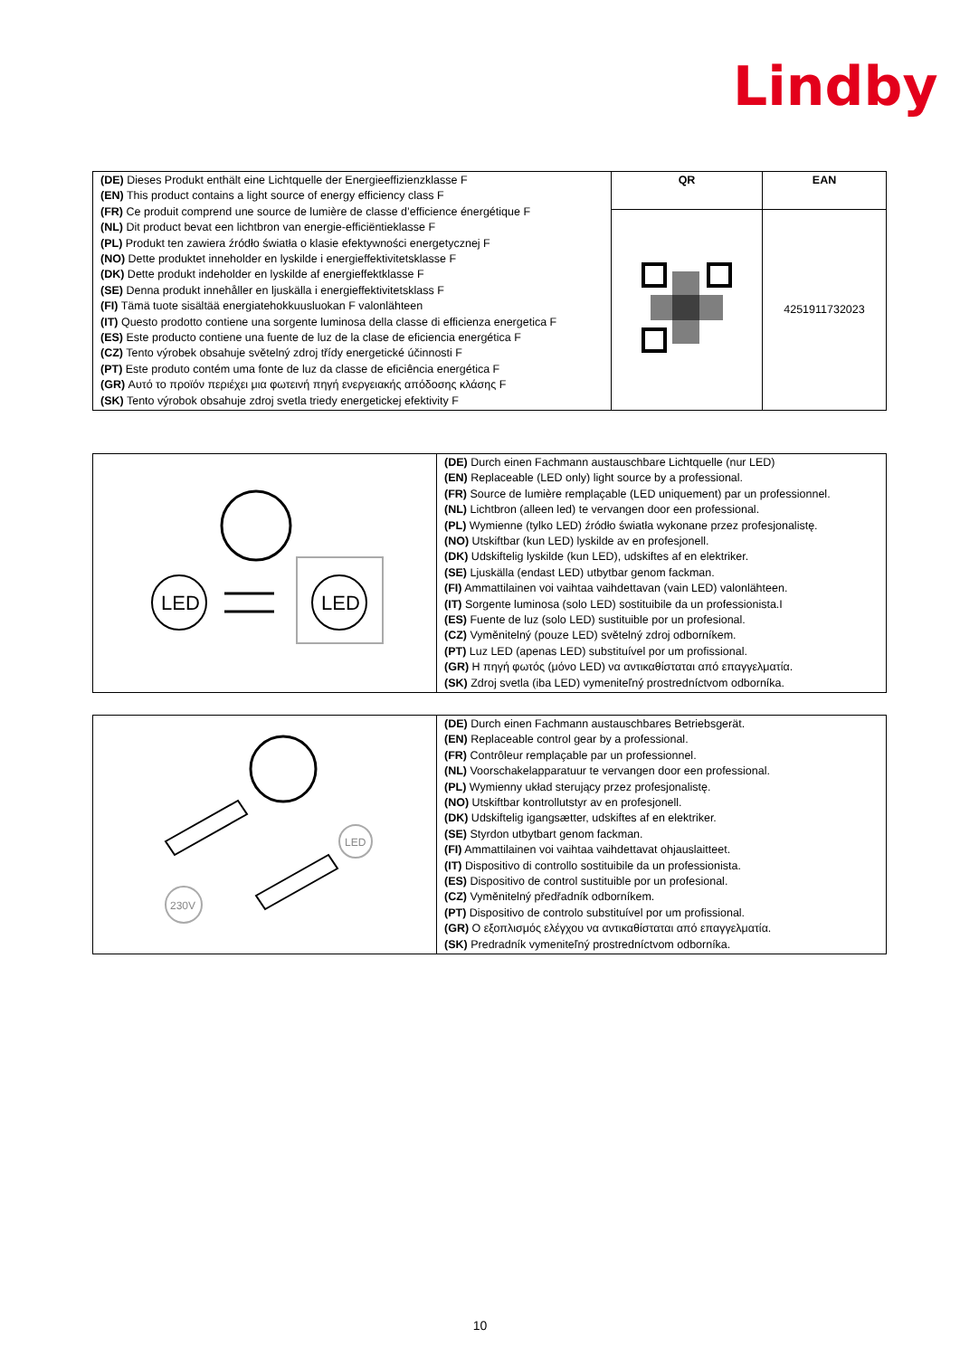Lindby
| (DE) Dieses Produkt enthält eine Lichtquelle der Energieeffizienzklasse F (EN) This product contains a light source of energy efficiency class F (FR) Ce produit comprend une source de lumière de classe d’efficience énergétique F (NL) Dit product bevat een lichtbron van energie-efficiëntieklasse F (PL) Produkt ten zawiera źródło światła o klasie efektywności energetycznej F (NO) Dette produktet inneholder en lyskilde i energieffektivitetsklasse F (DK) Dette produkt indeholder en lyskilde af energieffektklasse F (SE) Denna produkt innehåller en ljuskälla i energieffektivitetsklass F (FI) Tämä tuote sisältää energiatehokkuusluokan F valonlähteen (IT) Questo prodotto contiene una sorgente luminosa della classe di efficienza energetica F (ES) Este producto contiene una fuente de luz de la clase de eficiencia energética F (CZ) Tento výrobek obsahuje světelný zdroj třídy energetické účinnosti F (PT) Este produto contém uma fonte de luz da classe de eficiência energética F (GR) Αυτό το προϊόν περιέχει μια φωτεινή πηγή ενεργειακής απόδοσης κλάσης F (SK) Tento výrobok obsahuje zdroj svetla triedy energetickej efektivity F | QR | EAN |
| | | 4251911732023 |
| LED LED | (DE) Durch einen Fachmann austauschbare Lichtquelle (nur LED) (EN) Replaceable (LED only) light source by a professional. (FR) Source de lumière remplaçable (LED uniquement) par un professionnel. (NL) Lichtbron (alleen led) te vervangen door een professional. (PL) Wymienne (tylko LED) źródło światła wykonane przez profesjonalistę. (NO) Utskiftbar (kun LED) lyskilde av en profesjonell. (DK) Udskiftelig lyskilde (kun LED), udskiftes af en elektriker. (SE) Ljuskälla (endast LED) utbytbar genom fackman. (FI) Ammattilainen voi vaihtaa vaihdettavan (vain LED) valonlähteen. (IT) Sorgente luminosa (solo LED) sostituibile da un professionista.I (ES) Fuente de luz (solo LED) sustituible por un profesional. (CZ) Vyměnitelný (pouze LED) světelný zdroj odborníkem. (PT) Luz LED (apenas LED) substituível por um profissional. (GR) Η πηγή φωτός (μόνο LED) να αντικαθίσταται από επαγγελματία. (SK) Zdroj svetla (iba LED) vymeniteľný prostredníctvom odborníka. |
| 230V LED | (DE) Durch einen Fachmann austauschbares Betriebsgerät. (EN) Replaceable control gear by a professional. (FR) Contrôleur remplaçable par un professionnel. (NL) Voorschakelapparatuur te vervangen door een professional. (PL) Wymienny układ sterujący przez profesjonalistę. (NO) Utskiftbar kontrollutstyr av en profesjonell. (DK) Udskiftelig igangsætter, udskiftes af en elektriker. (SE) Styrdon utbytbart genom fackman. (FI) Ammattilainen voi vaihtaa vaihdettavat ohjauslaitteet. (IT) Dispositivo di controllo sostituibile da un professionista. (ES) Dispositivo de control sustituible por un profesional. (CZ) Vyměnitelný předřadník odborníkem. (PT) Dispositivo de controlo substituível por um profissional. (GR) Ο εξοπλισμός ελέγχου να αντικαθίσταται από επαγγελματία. (SK) Predradník vymeniteľný prostredníctvom odborníka. |
10